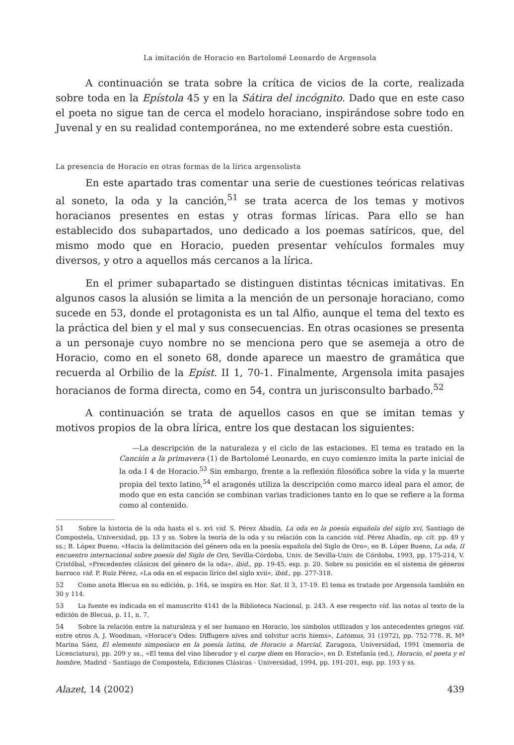La imitación de Horacio en Bartolomé Leonardo de Argensola
A continuación se trata sobre la crítica de vicios de la corte, realizada sobre toda en la Epístola 45 y en la Sátira del incógnito. Dado que en este caso el poeta no sigue tan de cerca el modelo horaciano, inspirándose sobre todo en Juvenal y en su realidad contemporánea, no me extenderé sobre esta cuestión.
La presencia de Horacio en otras formas de la lírica argensolista
En este apartado tras comentar una serie de cuestiones teóricas relativas al soneto, la oda y la canción,<sup>51</sup> se trata acerca de los temas y motivos horacianos presentes en estas y otras formas líricas. Para ello se han establecido dos subapartados, uno dedicado a los poemas satíricos, que, del mismo modo que en Horacio, pueden presentar vehículos formales muy diversos, y otro a aquellos más cercanos a la lírica.
En el primer subapartado se distinguen distintas técnicas imitativas. En algunos casos la alusión se limita a la mención de un personaje horaciano, como sucede en 53, donde el protagonista es un tal Alfio, aunque el tema del texto es la práctica del bien y el mal y sus consecuencias. En otras ocasiones se presenta a un personaje cuyo nombre no se menciona pero que se asemeja a otro de Horacio, como en el soneto 68, donde aparece un maestro de gramática que recuerda al Orbilio de la Epíst. II 1, 70-1. Finalmente, Argensola imita pasajes horacianos de forma directa, como en 54, contra un jurisconsulto barbado.<sup>52</sup>
A continuación se trata de aquellos casos en que se imitan temas y motivos propios de la obra lírica, entre los que destacan los siguientes:
—La descripción de la naturaleza y el ciclo de las estaciones. El tema es tratado en la Canción a la primavera (1) de Bartolomé Leonardo, en cuyo comienzo imita la parte inicial de la oda I 4 de Horacio.<sup>53</sup> Sin embargo, frente a la reflexión filosófica sobre la vida y la muerte propia del texto latino,<sup>54</sup> el aragonés utiliza la descripción como marco ideal para el amor, de modo que en esta canción se combinan varias tradiciones tanto en lo que se refiere a la forma como al contenido.
<sup>51</sup> Sobre la historia de la oda hasta el s. xvi vid. S. Pérez Abadín, La oda en la poesía española del siglo xvi, Santiago de Compostela, Universidad, pp. 13 y ss. Sobre la teoría de la oda y su relación con la canción vid. Pérez Abadín, op. cit. pp. 49 y ss.; B. López Bueno, «Hacia la delimitación del género oda en la poesía española del Siglo de Oro», en B. López Bueno, La oda, II encuentro internacional sobre poesía del Siglo de Oro, Sevilla-Córdoba, Univ. de Sevilla-Univ. de Córdoba, 1993, pp. 175-214, V. Cristóbal, «Precedentes clásicos del género de la oda», ibid., pp. 19-45, esp. p. 20. Sobre su posición en el sistema de géneros barroco vid. P. Ruiz Pérez, «La oda en el espacio lírico del siglo xvii», ibid., pp. 277-318.
<sup>52</sup> Como anota Blecua en su edición, p. 164, se inspira en Hor. Sat. II 3, 17-19. El tema es tratado por Argensola también en 30 y 114.
<sup>53</sup> La fuente es indicada en el manuscrito 4141 de la Biblioteca Nacional, p. 243. A ese respecto vid. las notas al texto de la edición de Blecua, p. 11, n. 7.
<sup>54</sup> Sobre la relación entre la naturaleza y el ser humano en Horacio, los símbolos utilizados y los antecedentes griegos vid. entre otros A. J. Woodman, «Horace's Odes: Diffugere nives and solvitur acris hiems», Latomus, 31 (1972), pp. 752-778. R. Mª Marina Sáez, El elemento simposiaco en la poesía latina, de Horacio a Marcial, Zaragoza, Universidad, 1991 (memoria de Licenciatura), pp. 209 y ss., «El tema del vino liberador y el carpe diem en Horacio», en D. Estefanía (ed.), Horacio, el poeta y el hombre, Madrid - Santiago de Compostela, Ediciones Clásicas - Universidad, 1994, pp. 191-201, esp. pp. 193 y ss.
Alazet, 14 (2002) 439